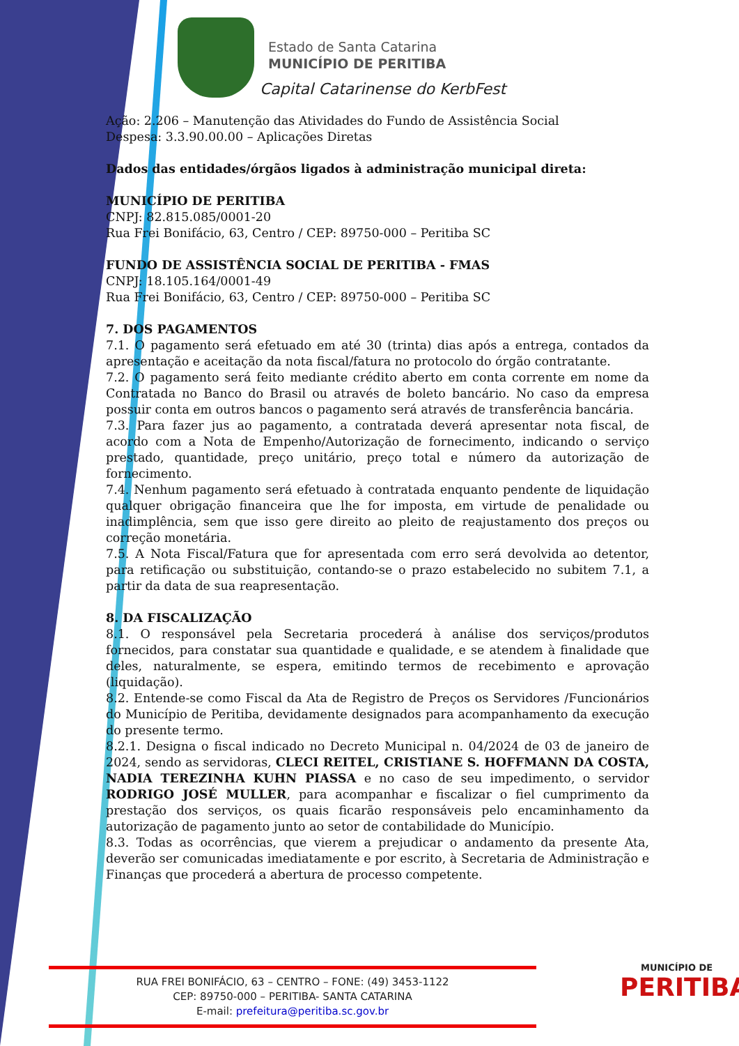Estado de Santa Catarina
MUNICÍPIO DE PERITIBA
Capital Catarinense do KerbFest
Ação: 2.206 – Manutenção das Atividades do Fundo de Assistência Social
Despesa: 3.3.90.00.00 – Aplicações Diretas
Dados das entidades/órgãos ligados à administração municipal direta:
MUNICÍPIO DE PERITIBA
CNPJ: 82.815.085/0001-20
Rua Frei Bonifácio, 63, Centro / CEP: 89750-000 – Peritiba SC
FUNDO DE ASSISTÊNCIA SOCIAL DE PERITIBA - FMAS
CNPJ: 18.105.164/0001-49
Rua Frei Bonifácio, 63, Centro / CEP: 89750-000 – Peritiba SC
7. DOS PAGAMENTOS
7.1. O pagamento será efetuado em até 30 (trinta) dias após a entrega, contados da apresentação e aceitação da nota fiscal/fatura no protocolo do órgão contratante.
7.2. O pagamento será feito mediante crédito aberto em conta corrente em nome da Contratada no Banco do Brasil ou através de boleto bancário. No caso da empresa possuir conta em outros bancos o pagamento será através de transferência bancária.
7.3. Para fazer jus ao pagamento, a contratada deverá apresentar nota fiscal, de acordo com a Nota de Empenho/Autorização de fornecimento, indicando o serviço prestado, quantidade, preço unitário, preço total e número da autorização de fornecimento.
7.4. Nenhum pagamento será efetuado à contratada enquanto pendente de liquidação qualquer obrigação financeira que lhe for imposta, em virtude de penalidade ou inadimplência, sem que isso gere direito ao pleito de reajustamento dos preços ou correção monetária.
7.5. A Nota Fiscal/Fatura que for apresentada com erro será devolvida ao detentor, para retificação ou substituição, contando-se o prazo estabelecido no subitem 7.1, a partir da data de sua reapresentação.
8. DA FISCALIZAÇÃO
8.1. O responsável pela Secretaria procederá à análise dos serviços/produtos fornecidos, para constatar sua quantidade e qualidade, e se atendem à finalidade que deles, naturalmente, se espera, emitindo termos de recebimento e aprovação (liquidação).
8.2. Entende-se como Fiscal da Ata de Registro de Preços os Servidores /Funcionários do Município de Peritiba, devidamente designados para acompanhamento da execução do presente termo.
8.2.1. Designa o fiscal indicado no Decreto Municipal n. 04/2024 de 03 de janeiro de 2024, sendo as servidoras, CLECI REITEL, CRISTIANE S. HOFFMANN DA COSTA, NADIA TEREZINHA KUHN PIASSA e no caso de seu impedimento, o servidor RODRIGO JOSÉ MULLER, para acompanhar e fiscalizar o fiel cumprimento da prestação dos serviços, os quais ficarão responsáveis pelo encaminhamento da autorização de pagamento junto ao setor de contabilidade do Município.
8.3. Todas as ocorrências, que vierem a prejudicar o andamento da presente Ata, deverão ser comunicadas imediatamente e por escrito, à Secretaria de Administração e Finanças que procederá a abertura de processo competente.
RUA FREI BONIFÁCIO, 63 – CENTRO – FONE: (49) 3453-1122
CEP: 89750-000 – PERITIBA- SANTA CATARINA
E-mail: prefeitura@peritiba.sc.gov.br
MUNICÍPIO DE
PERITIBA